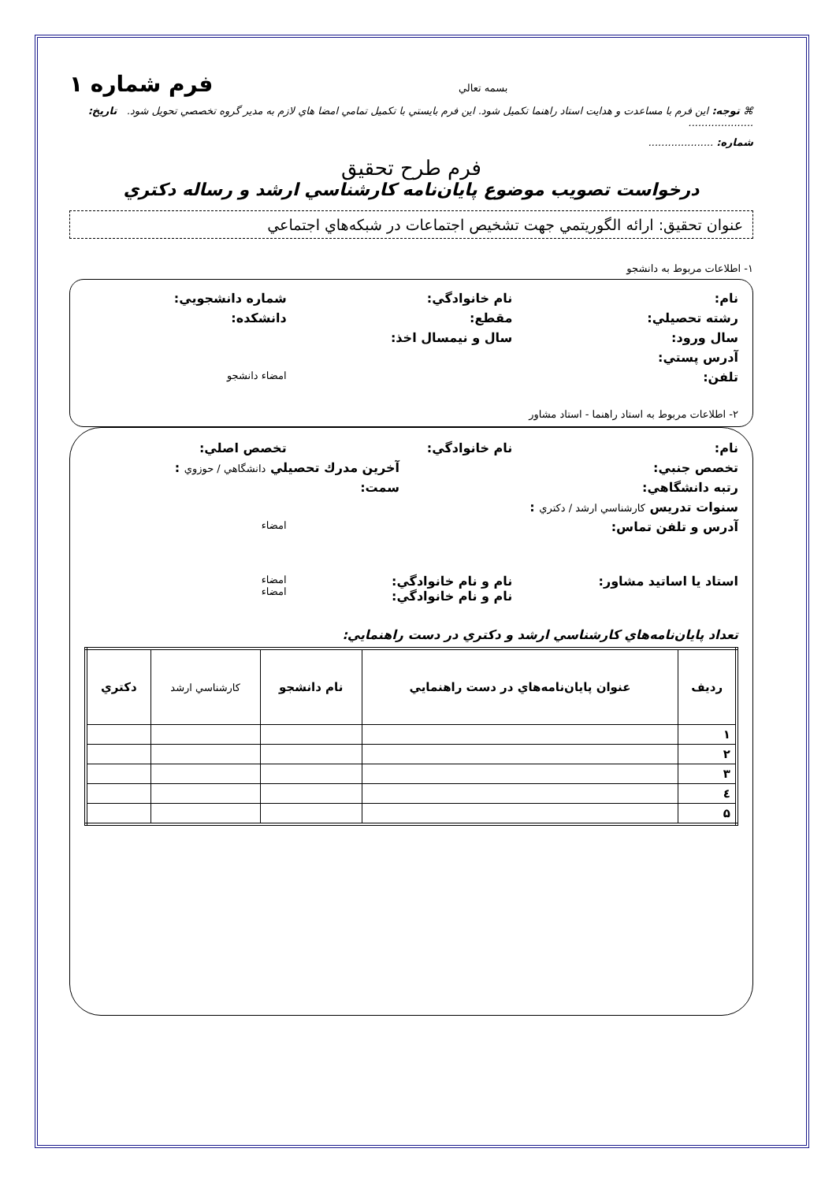بسمه تعالي
فرم شماره ۱
⌘ توجه: اين فرم با مساعدت و هدايت استاد راهنما تكميل شود. اين فرم بايستي با تكميل تمامي امضا هاي لازم به مدير گروه تخصصي تحويل شود. تاريخ: ....................
شماره: ....................
فرم طرح تحقيق
درخواست تصويب موضوع پايان‌نامه كارشناسي ارشد و رساله دكتري
عنوان تحقيق: ارائه الگوريتمي جهت تشخيص اجتماعات در شبكه‌هاي اجتماعي
۱- اطلاعات مربوط به دانشجو
نام: نام خانوادگي: شماره دانشجويي:
رشته تحصيلي: مقطع: دانشكده:
سال ورود: سال و نيمسال اخذ:
آدرس پستي:
تلفن: امضاء دانشجو
۲- اطلاعات مربوط به استاد راهنما - استاد مشاور
نام: نام خانوادگي: تخصص اصلي:
تخصص جنبي: آخرين مدرك تحصيلي دانشگاهي / حوزوي :
رتبه دانشگاهي: سمت:
سنوات تدريس كارشناسي ارشد / دكتري :
آدرس و تلفن تماس: امضاء
استاد يا اساتيد مشاور: نام و نام خانوادگي:
نام و نام خانوادگي: امضاء
امضاء
تعداد پايان‌نامه‌هاي كارشناسي ارشد و دكتري در دست راهنمايي:
| رديف | عنوان پايان‌نامه‌هاي در دست راهنمايي | نام دانشجو | كارشناسي ارشد | دكتري |
| --- | --- | --- | --- | --- |
| ۱ | | | | |
| ۲ | | | | |
| ۳ | | | | |
| ٤ | | | | |
| ۵ | | | | |